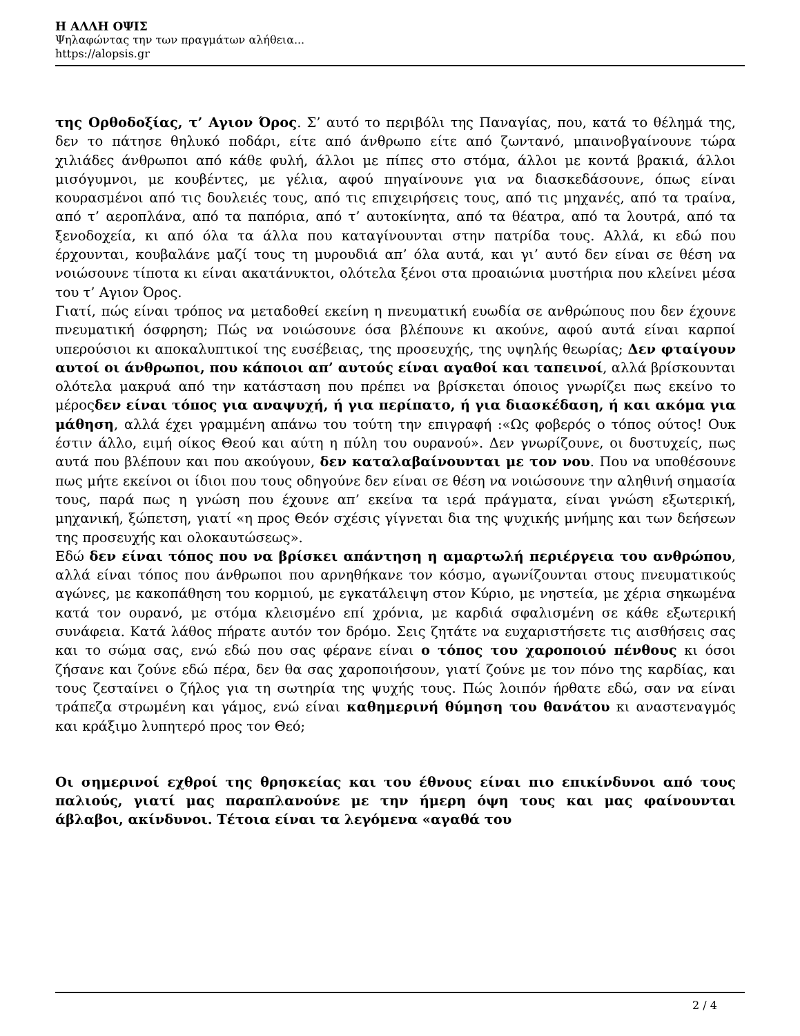Η ΑΛΛΗ ΟΨΙΣ
Ψηλαφώντας την των πραγμάτων αλήθεια...
https://alopsis.gr
της Ορθοδοξίας, τ’ Αγιον Όρος. Σ’ αυτό το περιβόλι της Παναγίας, που, κατά το θέλημά της, δεν το πάτησε θηλυκό ποδάρι, είτε από άνθρωπο είτε από ζωντανό, μπαινοβγαίνουνε τώρα χιλιάδες άνθρωποι από κάθε φυλή, άλλοι με πίπες στο στόμα, άλλοι με κοντά βρακιά, άλλοι μισόγυμνοι, με κουβέντες, με γέλια, αφού πηγαίνουνε για να διασκεδάσουνε, όπως είναι κουρασμένοι από τις δουλειές τους, από τις επιχειρήσεις τους, από τις μηχανές, από τα τραίνα, από τ’ αεροπλάνα, από τα παπόρια, από τ’ αυτοκίνητα, από τα θέατρα, από τα λουτρά, από τα ξενοδοχεία, κι από όλα τα άλλα που καταγίνουνται στην πατρίδα τους. Αλλά, κι εδώ που έρχουνται, κουβαλάνε μαζί τους τη μυρουδιά απ’ όλα αυτά, και γι’ αυτό δεν είναι σε θέση να νοιώσουνε τίποτα κι είναι ακατάνυκτοι, ολότελα ξένοι στα προαιώνια μυστήρια που κλείνει μέσα του τ’ Αγιον Όρος.
Γιατί, πώς είναι τρόπος να μεταδοθεί εκείνη η πνευματική ευωδία σε ανθρώπους που δεν έχουνε πνευματική όσφρηση; Πώς να νοιώσουνε όσα βλέπουνε κι ακούνε, αφού αυτά είναι καρποί υπερούσιοι κι αποκαλυπτικοί της ευσέβειας, της προσευχής, της υψηλής θεωρίας; Δεν φταίγουν αυτοί οι άνθρωποι, που κάποιοι απ’ αυτούς είναι αγαθοί και ταπεινοί, αλλά βρίσκουνται ολότελα μακρυά από την κατάσταση που πρέπει να βρίσκεται όποιος γνωρίζει πως εκείνο το μέροςδεν είναι τόπος για αναψυχή, ή για περίπατο, ή για διασκέδαση, ή και ακόμα για μάθηση, αλλά έχει γραμμένη απάνω του τούτη την επιγραφή :«Ως φοβερός ο τόπος ούτος! Ουκ έστιν άλλο, ειμή οίκος Θεού και αύτη η πύλη του ουρανού». Δεν γνωρίζουνε, οι δυστυχείς, πως αυτά που βλέπουν και που ακούγουν, δεν καταλαβαίνουνται με τον νου. Που να υποθέσουνε πως μήτε εκείνοι οι ίδιοι που τους οδηγούνε δεν είναι σε θέση να νοιώσουνε την αληθινή σημασία τους, παρά πως η γνώση που έχουνε απ’ εκείνα τα ιερά πράγματα, είναι γνώση εξωτερική, μηχανική, ξώπετση, γιατί «η προς Θεόν σχέσις γίγνεται δια της ψυχικής μνήμης και των δεήσεων της προσευχής και ολοκαυτώσεως».
Εδώ δεν είναι τόπος που να βρίσκει απάντηση η αμαρτωλή περιέργεια του ανθρώπου, αλλά είναι τόπος που άνθρωποι που αρνηθήκανε τον κόσμο, αγωνίζουνται στους πνευματικούς αγώνες, με κακοπάθηση του κορμιού, με εγκατάλειψη στον Κύριο, με νηστεία, με χέρια σηκωμένα κατά τον ουρανό, με στόμα κλεισμένο επί χρόνια, με καρδιά σφαλισμένη σε κάθε εξωτερική συνάφεια. Κατά λάθος πήρατε αυτόν τον δρόμο. Σεις ζητάτε να ευχαριστήσετε τις αισθήσεις σας και το σώμα σας, ενώ εδώ που σας φέρανε είναι ο τόπος του χαροποιού πένθους κι όσοι ζήσανε και ζούνε εδώ πέρα, δεν θα σας χαροποιήσουν, γιατί ζούνε με τον πόνο της καρδίας, και τους ζεσταίνει ο ζήλος για τη σωτηρία της ψυχής τους. Πώς λοιπόν ήρθατε εδώ, σαν να είναι τράπεζα στρωμένη και γάμος, ενώ είναι καθημερινή θύμηση του θανάτου κι αναστεναγμός και κράξιμο λυπητερό προς τον Θεό;
Οι σημερινοί εχθροί της θρησκείας και του έθνους είναι πιο επικίνδυνοι από τους παλιούς, γιατί μας παραπλανούνε με την ήμερη όψη τους και μας φαίνουνται άβλαβοι, ακίνδυνοι. Τέτοια είναι τα λεγόμενα «αγαθά του
2 / 4